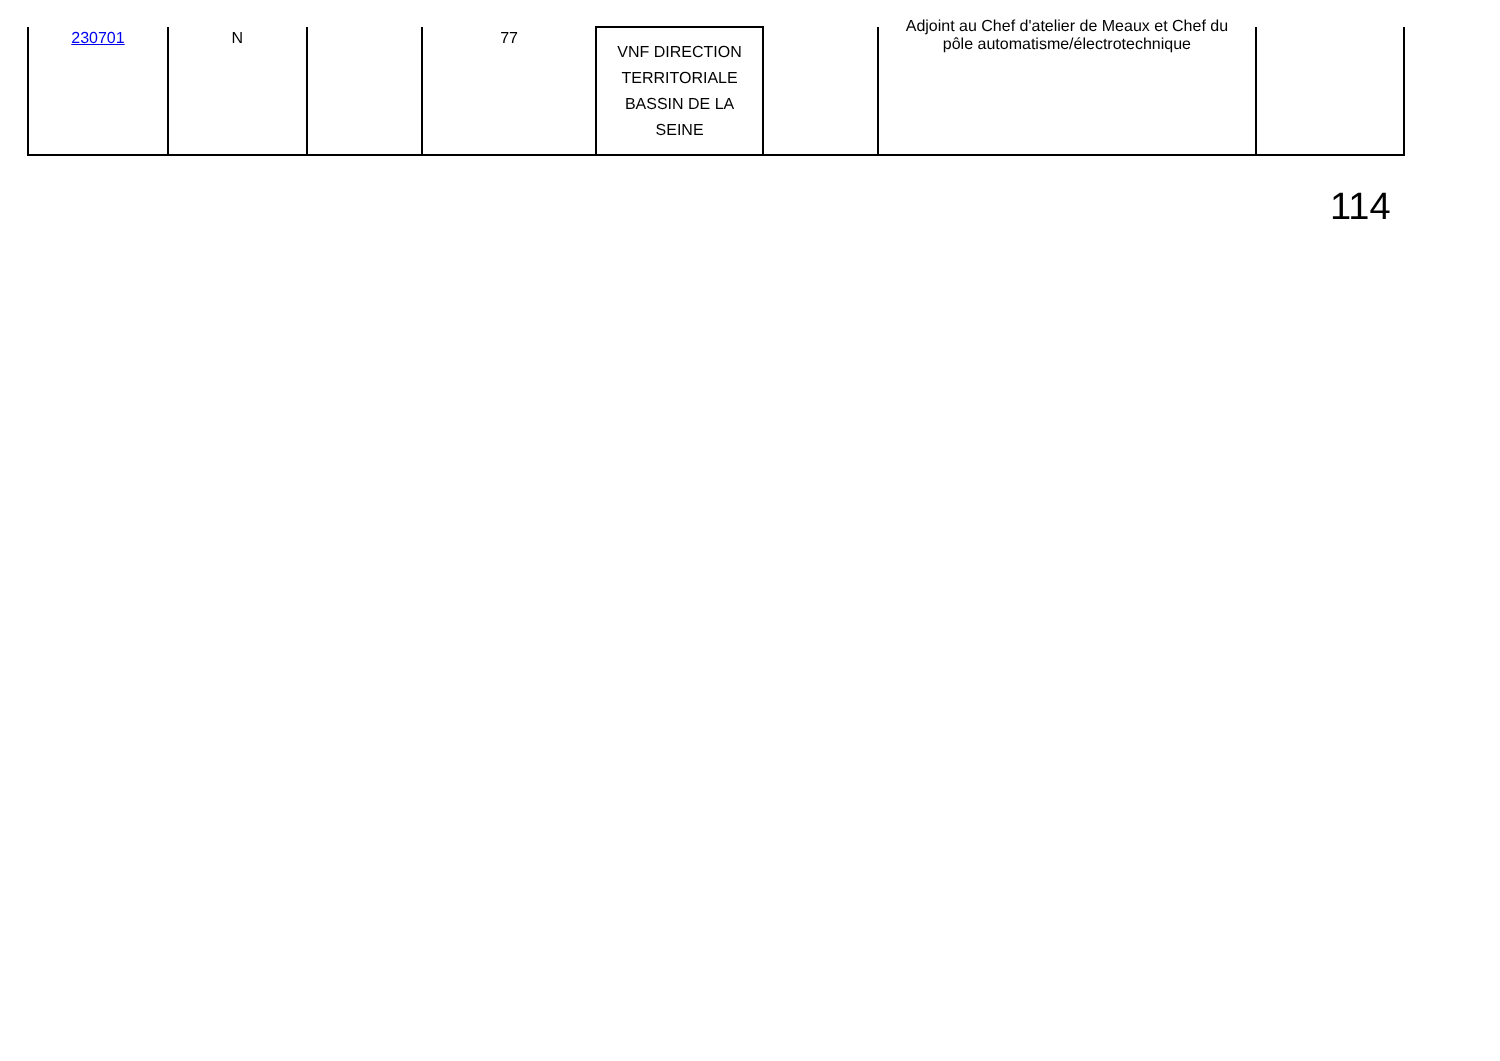| 230701 | N | | 77 | VNF DIRECTION TERRITORIALE BASSIN DE LA SEINE | | Adjoint au Chef d'atelier de Meaux et Chef du pôle automatisme/électrotechnique | |
114